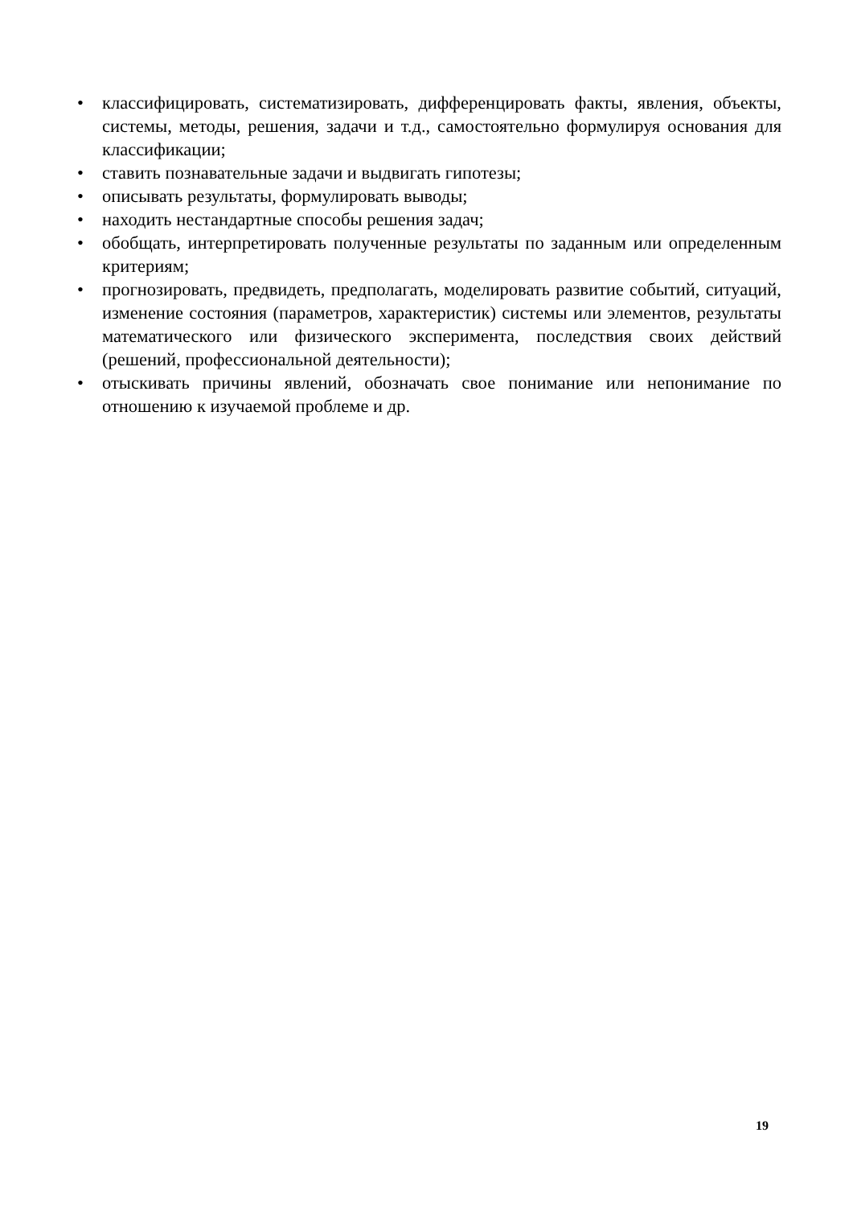• классифицировать, систематизировать, дифференцировать факты, явления, объекты, системы, методы, решения, задачи и т.д., самостоятельно формулируя основания для классификации;
• ставить познавательные задачи и выдвигать гипотезы;
• описывать результаты, формулировать выводы;
• находить нестандартные способы решения задач;
• обобщать, интерпретировать полученные результаты по заданным или определенным критериям;
• прогнозировать, предвидеть, предполагать, моделировать развитие событий, ситуаций, изменение состояния (параметров, характеристик) системы или элементов, результаты математического или физического эксперимента, последствия своих действий (решений, профессиональной деятельности);
• отыскивать причины явлений, обозначать свое понимание или непонимание по отношению к изучаемой проблеме и др.
19